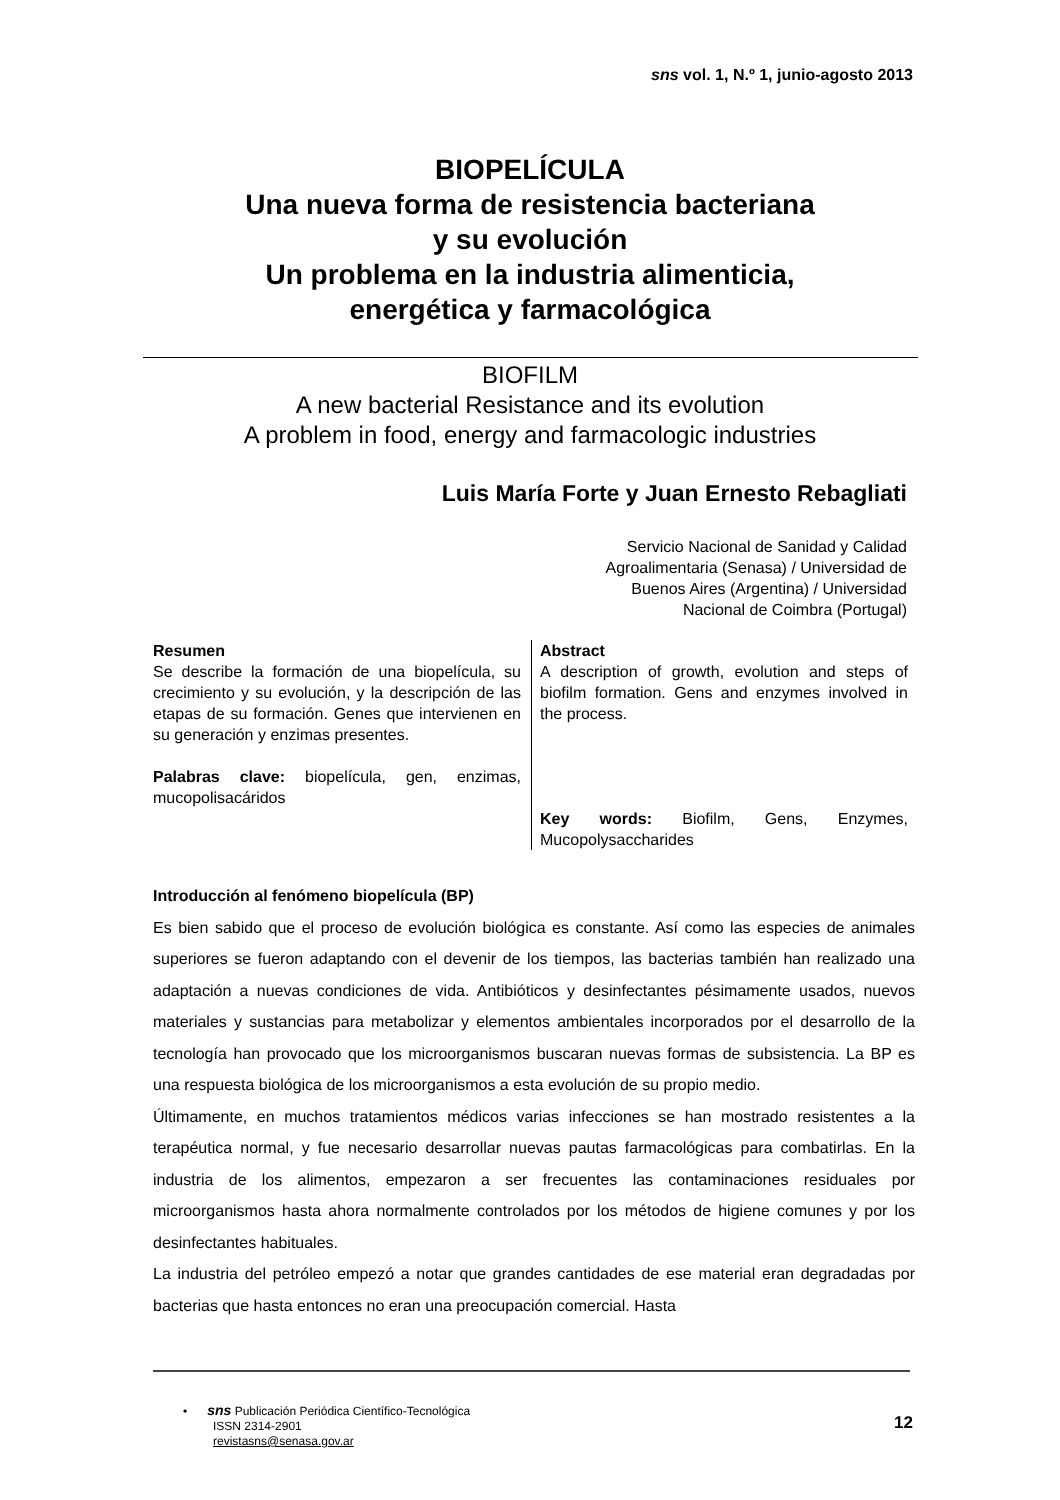sns vol. 1, N.º 1, junio-agosto 2013
BIOPELÍCULA
Una nueva forma de resistencia bacteriana
y su evolución
Un problema en la industria alimenticia,
energética y farmacológica
BIOFILM
A new bacterial Resistance and its evolution
A problem in food, energy and farmacologic industries
Luis María Forte y Juan Ernesto Rebagliati
Servicio Nacional de Sanidad y Calidad
Agroalimentaria (Senasa) / Universidad de
Buenos Aires (Argentina) / Universidad
Nacional de Coimbra (Portugal)
Resumen
Se describe la formación de una biopelícula, su crecimiento y su evolución, y la descripción de las etapas de su formación. Genes que intervienen en su generación y enzimas presentes.
Palabras clave: biopelícula, gen, enzimas, mucopolisacáridos
Abstract
A description of growth, evolution and steps of biofilm formation. Gens and enzymes involved in the process.
Key words: Biofilm, Gens, Enzymes, Mucopolysaccharides
Introducción al fenómeno biopelícula (BP)
Es bien sabido que el proceso de evolución biológica es constante. Así como las especies de animales superiores se fueron adaptando con el devenir de los tiempos, las bacterias también han realizado una adaptación a nuevas condiciones de vida. Antibióticos y desinfectantes pésimamente usados, nuevos materiales y sustancias para metabolizar y elementos ambientales incorporados por el desarrollo de la tecnología han provocado que los microorganismos buscaran nuevas formas de subsistencia. La BP es una respuesta biológica de los microorganismos a esta evolución de su propio medio.
Últimamente, en muchos tratamientos médicos varias infecciones se han mostrado resistentes a la terapéutica normal, y fue necesario desarrollar nuevas pautas farmacológicas para combatirlas. En la industria de los alimentos, empezaron a ser frecuentes las contaminaciones residuales por microorganismos hasta ahora normalmente controlados por los métodos de higiene comunes y por los desinfectantes habituales.
La industria del petróleo empezó a notar que grandes cantidades de ese material eran degradadas por bacterias que hasta entonces no eran una preocupación comercial. Hasta
• sns Publicación Periódica Científico-Tecnológica
ISSN 2314-2901
revistasns@senasa.gov.ar
12